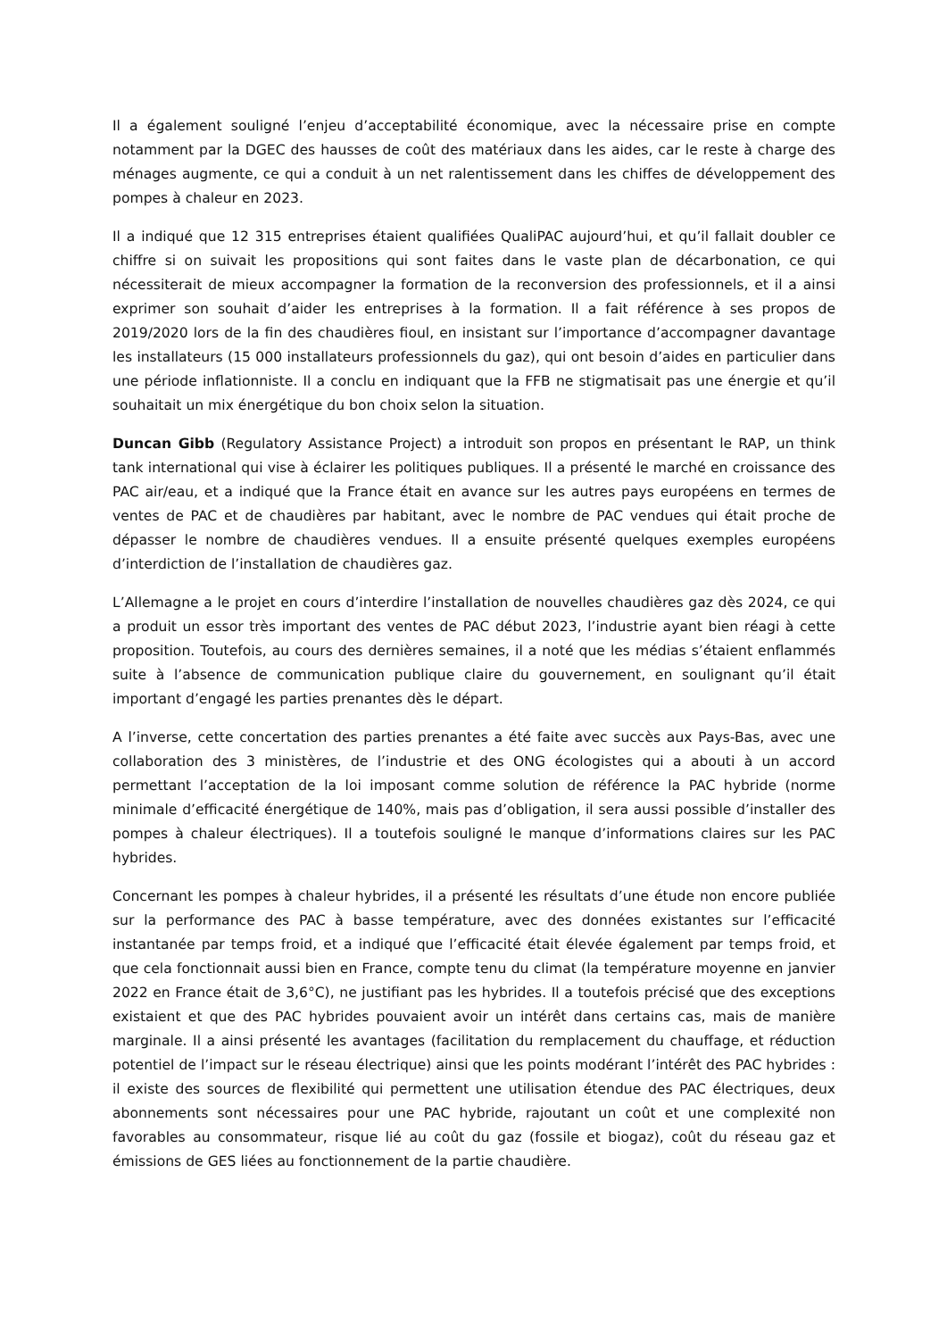Il a également souligné l’enjeu d’acceptabilité économique, avec la nécessaire prise en compte notamment par la DGEC des hausses de coût des matériaux dans les aides, car le reste à charge des ménages augmente, ce qui a conduit à un net ralentissement dans les chiffes de développement des pompes à chaleur en 2023.
Il a indiqué que 12 315 entreprises étaient qualifiées QualiPAC aujourd’hui, et qu’il fallait doubler ce chiffre si on suivait les propositions qui sont faites dans le vaste plan de décarbonation, ce qui nécessiterait de mieux accompagner la formation de la reconversion des professionnels, et il a ainsi exprimer son souhait d’aider les entreprises à la formation. Il a fait référence à ses propos de 2019/2020 lors de la fin des chaudières fioul, en insistant sur l’importance d’accompagner davantage les installateurs (15 000 installateurs professionnels du gaz), qui ont besoin d’aides en particulier dans une période inflationniste. Il a conclu en indiquant que la FFB ne stigmatisait pas une énergie et qu’il souhaitait un mix énergétique du bon choix selon la situation.
Duncan Gibb (Regulatory Assistance Project) a introduit son propos en présentant le RAP, un think tank international qui vise à éclairer les politiques publiques. Il a présenté le marché en croissance des PAC air/eau, et a indiqué que la France était en avance sur les autres pays européens en termes de ventes de PAC et de chaudières par habitant, avec le nombre de PAC vendues qui était proche de dépasser le nombre de chaudières vendues. Il a ensuite présenté quelques exemples européens d’interdiction de l’installation de chaudières gaz.
L’Allemagne a le projet en cours d’interdire l’installation de nouvelles chaudières gaz dès 2024, ce qui a produit un essor très important des ventes de PAC début 2023, l’industrie ayant bien réagi à cette proposition. Toutefois, au cours des dernières semaines, il a noté que les médias s’étaient enflammés suite à l’absence de communication publique claire du gouvernement, en soulignant qu’il était important d’engagé les parties prenantes dès le départ.
A l’inverse, cette concertation des parties prenantes a été faite avec succès aux Pays-Bas, avec une collaboration des 3 ministères, de l’industrie et des ONG écologistes qui a abouti à un accord permettant l’acceptation de la loi imposant comme solution de référence la PAC hybride (norme minimale d’efficacité énergétique de 140%, mais pas d’obligation, il sera aussi possible d’installer des pompes à chaleur électriques). Il a toutefois souligné le manque d’informations claires sur les PAC hybrides.
Concernant les pompes à chaleur hybrides, il a présenté les résultats d’une étude non encore publiée sur la performance des PAC à basse température, avec des données existantes sur l’efficacité instantanée par temps froid, et a indiqué que l’efficacité était élevée également par temps froid, et que cela fonctionnait aussi bien en France, compte tenu du climat (la température moyenne en janvier 2022 en France était de 3,6°C), ne justifiant pas les hybrides. Il a toutefois précisé que des exceptions existaient et que des PAC hybrides pouvaient avoir un intérêt dans certains cas, mais de manière marginale. Il a ainsi présenté les avantages (facilitation du remplacement du chauffage, et réduction potentiel de l’impact sur le réseau électrique) ainsi que les points modérant l’intérêt des PAC hybrides : il existe des sources de flexibilité qui permettent une utilisation étendue des PAC électriques, deux abonnements sont nécessaires pour une PAC hybride, rajoutant un coût et une complexité non favorables au consommateur, risque lié au coût du gaz (fossile et biogaz), coût du réseau gaz et émissions de GES liées au fonctionnement de la partie chaudière.